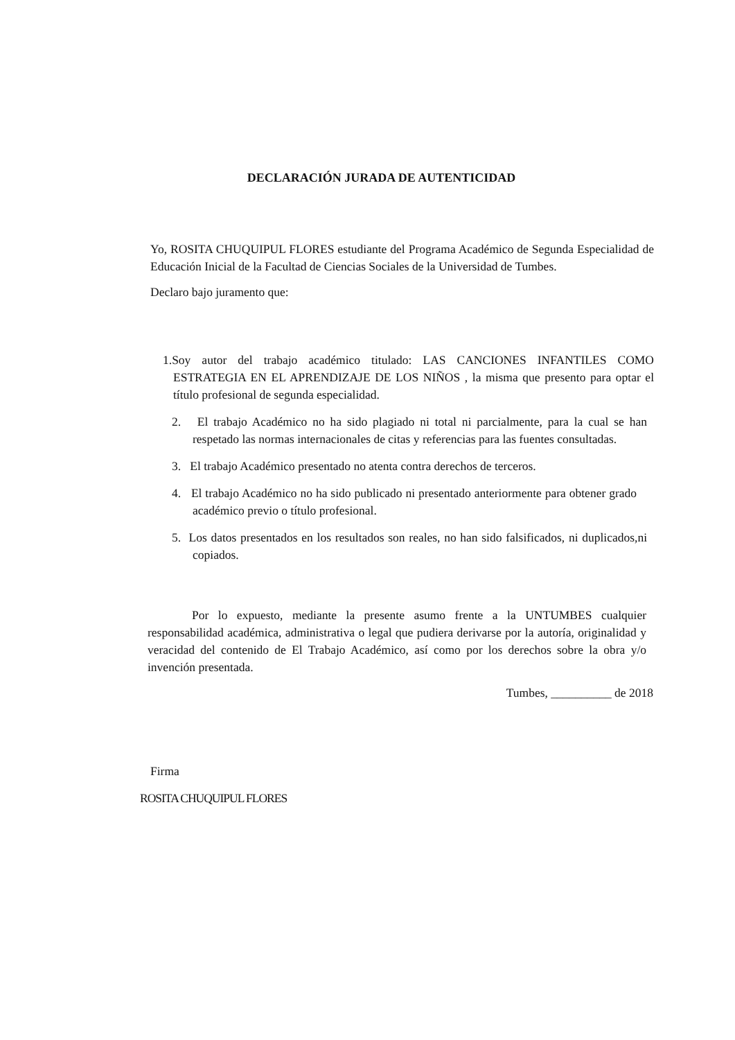DECLARACIÓN JURADA DE AUTENTICIDAD
Yo, ROSITA CHUQUIPUL FLORES estudiante del Programa Académico de Segunda Especialidad de Educación Inicial de la Facultad de Ciencias Sociales de la Universidad de Tumbes.
Declaro bajo juramento que:
1.Soy autor del trabajo académico titulado: LAS CANCIONES INFANTILES COMO ESTRATEGIA EN EL APRENDIZAJE DE LOS NIÑOS , la misma que presento para optar el título profesional de segunda especialidad.
2. El trabajo Académico no ha sido plagiado ni total ni parcialmente, para la cual se han respetado las normas internacionales de citas y referencias para las fuentes consultadas.
3. El trabajo Académico presentado no atenta contra derechos de terceros.
4. El trabajo Académico no ha sido publicado ni presentado anteriormente para obtener grado académico previo o título profesional.
5. Los datos presentados en los resultados son reales, no han sido falsificados, ni duplicados,ni copiados.
Por lo expuesto, mediante la presente asumo frente a la UNTUMBES cualquier responsabilidad académica, administrativa o legal que pudiera derivarse por la autoría, originalidad y veracidad del contenido de El Trabajo Académico, así como por los derechos sobre la obra y/o invención presentada.
Tumbes, __________ de 2018
Firma
ROSITA CHUQUIPUL FLORES